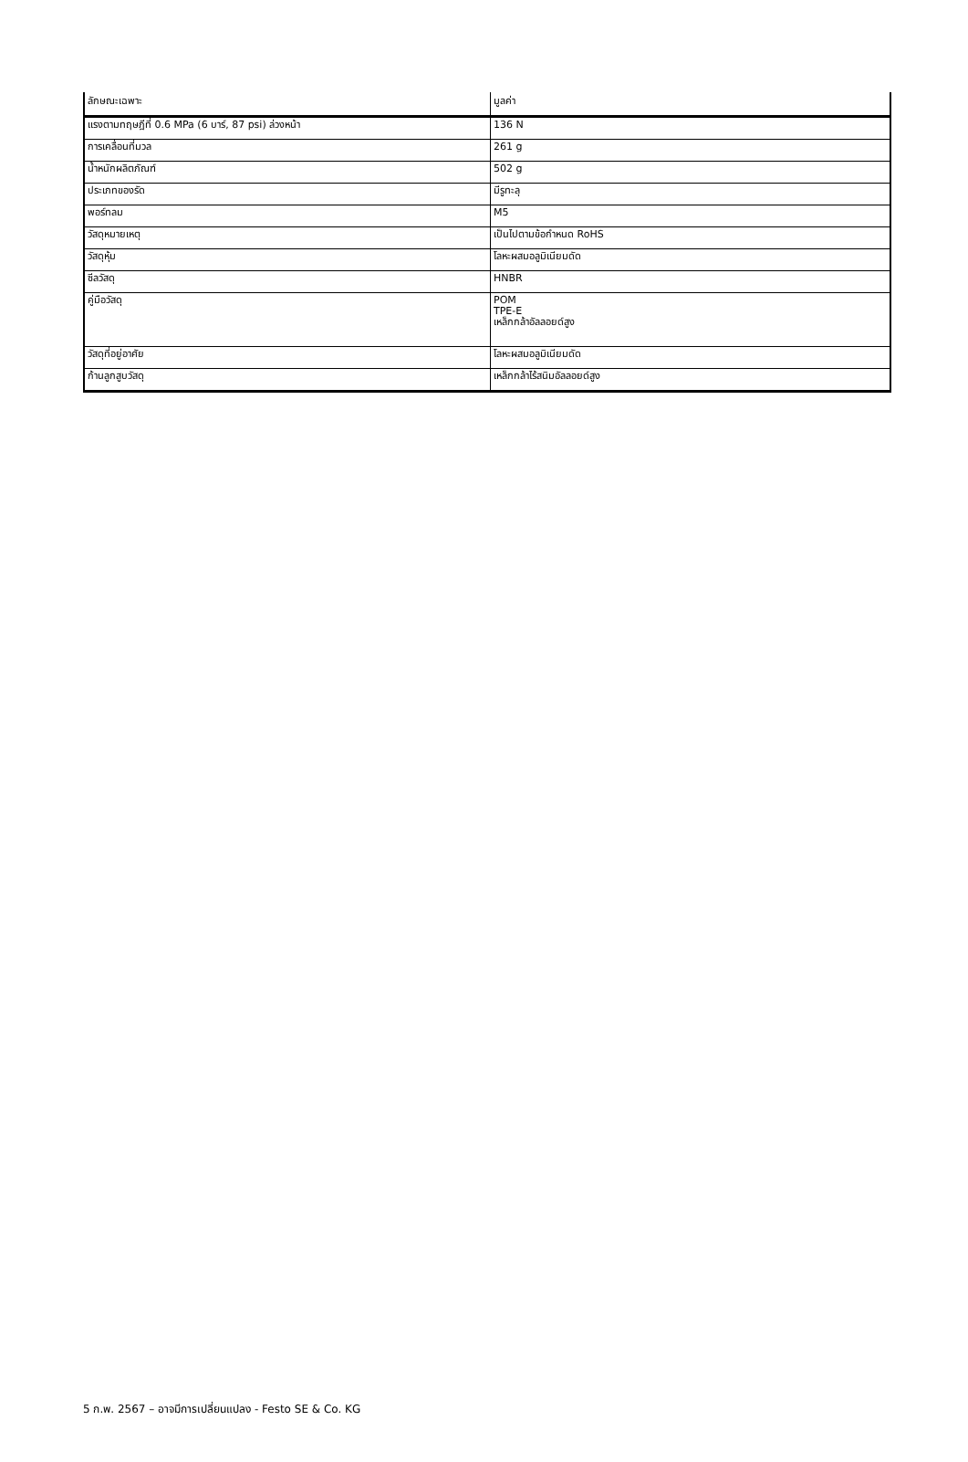| ลักษณะเฉพาะ | มูลค่า |
| --- | --- |
| แรงตามทฤษฎีที่ 0.6 MPa (6 บาร์, 87 psi) ล่วงหน้า | 136 N |
| การเคลื่อนที่มวล | 261 g |
| น้ำหนักผลิตภัณฑ์ | 502 g |
| ประเภทของรัด | มีรูทะลุ |
| พอร์ทลม | M5 |
| วัสดุหมายเหตุ | เป็นไปตามข้อกำหนด RoHS |
| วัสดุหุ้ม | โลหะผสมอลูมิเนียมดัด |
| ซีลวัสดุ | HNBR |
| คู่มือวัสดุ | POM TPE-E เหล็กกล้าอัลลอยด์สูง |
| วัสดุที่อยู่อาศัย | โลหะผสมอลูมิเนียมดัด |
| ก้านลูกสูบวัสดุ | เหล็กกล้าไร้สนิมอัลลอยด์สูง |
5 ก.พ. 2567 – อาจมีการเปลี่ยนแปลง - Festo SE & Co. KG